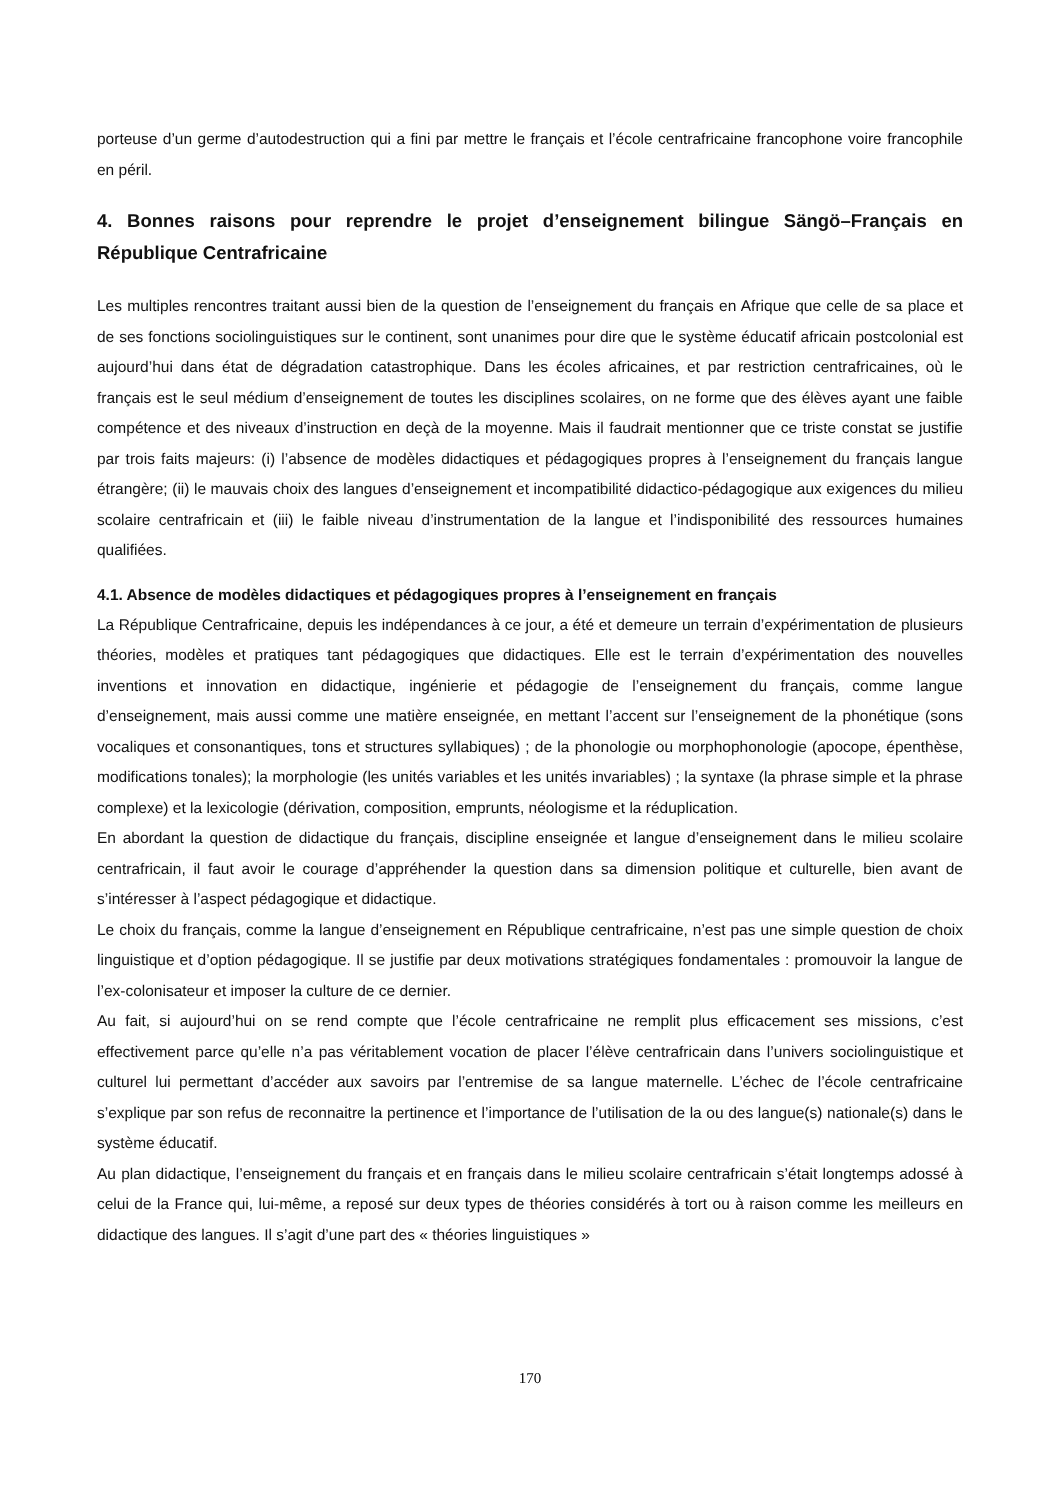porteuse d’un germe d’autodestruction qui a fini par mettre le français et l’école centrafricaine francophone voire francophile en péril.
4. Bonnes raisons pour reprendre le projet d’enseignement bilingue Sängö–Français en République Centrafricaine
Les multiples rencontres traitant aussi bien de la question de l’enseignement du français en Afrique que celle de sa place et de ses fonctions sociolinguistiques sur le continent, sont unanimes pour dire que le système éducatif africain postcolonial est aujourd’hui dans état de dégradation catastrophique. Dans les écoles africaines, et par restriction centrafricaines, où le français est le seul médium d’enseignement de toutes les disciplines scolaires, on ne forme que des élèves ayant une faible compétence et des niveaux d’instruction en deçà de la moyenne. Mais il faudrait mentionner que ce triste constat se justifie par trois faits majeurs: (i) l’absence de modèles didactiques et pédagogiques propres à l’enseignement du français langue étrangère; (ii) le mauvais choix des langues d’enseignement et incompatibilité didactico-pédagogique aux exigences du milieu scolaire centrafricain et (iii) le faible niveau d’instrumentation de la langue et l’indisponibilité des ressources humaines qualifiées.
4.1. Absence de modèles didactiques et pédagogiques propres à l’enseignement en français
La République Centrafricaine, depuis les indépendances à ce jour, a été et demeure un terrain d’expérimentation de plusieurs théories, modèles et pratiques tant pédagogiques que didactiques. Elle est le terrain d’expérimentation des nouvelles inventions et innovation en didactique, ingénierie et pédagogie de l’enseignement du français, comme langue d’enseignement, mais aussi comme une matière enseignée, en mettant l’accent sur l’enseignement de la phonétique (sons vocaliques et consonantiques, tons et structures syllabiques) ; de la phonologie ou morphophonologie (apocope, épenthèse, modifications tonales); la morphologie (les unités variables et les unités invariables) ; la syntaxe (la phrase simple et la phrase complexe) et la lexicologie (dérivation, composition, emprunts, néologisme et la réduplication.
En abordant la question de didactique du français, discipline enseignée et langue d’enseignement dans le milieu scolaire centrafricain, il faut avoir le courage d’appréhender la question dans sa dimension politique et culturelle, bien avant de s’intéresser à l’aspect pédagogique et didactique.
Le choix du français, comme la langue d’enseignement en République centrafricaine, n’est pas une simple question de choix linguistique et d’option pédagogique. Il se justifie par deux motivations stratégiques fondamentales : promouvoir la langue de l’ex-colonisateur et imposer la culture de ce dernier.
Au fait, si aujourd’hui on se rend compte que l’école centrafricaine ne remplit plus efficacement ses missions, c’est effectivement parce qu’elle n’a pas véritablement vocation de placer l’élève centrafricain dans l’univers sociolinguistique et culturel lui permettant d’accéder aux savoirs par l’entremise de sa langue maternelle. L’échec de l’école centrafricaine s’explique par son refus de reconnaitre la pertinence et l’importance de l’utilisation de la ou des langue(s) nationale(s) dans le système éducatif.
Au plan didactique, l’enseignement du français et en français dans le milieu scolaire centrafricain s’était longtemps adossé à celui de la France qui, lui-même, a reposé sur deux types de théories considérés à tort ou à raison comme les meilleurs en didactique des langues. Il s’agit d’une part des « théories linguistiques »
170